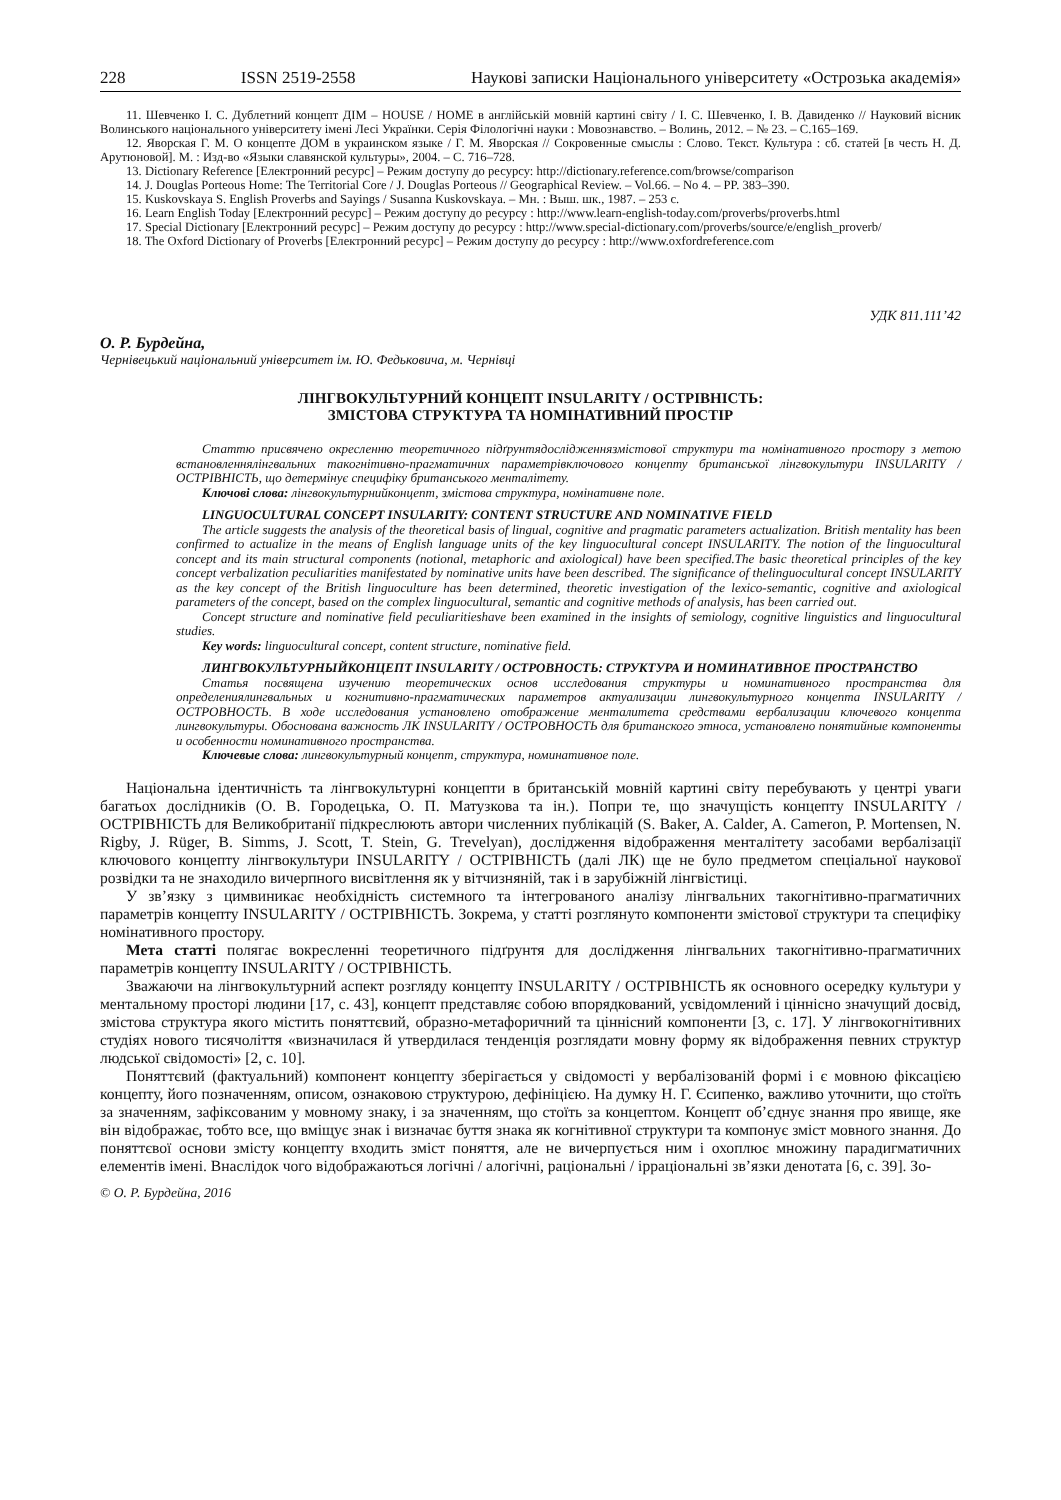228 ISSN 2519-2558 Наукові записки Національного університету «Острозька академія»
11. Шевченко І. С. Дублетний концепт ДІМ – HOUSE / HOME в англійській мовній картині світу / І. С. Шевченко, І. В. Давиденко // Науковий вісник Волинського національного університету імені Лесі Українки. Серія Філологічні науки : Мовознавство. – Волинь, 2012. – № 23. – С.165–169.
12. Яворская Г. М. О концепте ДОМ в украинском языке / Г. М. Яворская // Сокровенные смыслы : Слово. Текст. Культура : сб. статей [в честь Н. Д. Арутюновой]. М. : Изд-во «Языки славянской культуры», 2004. – С. 716–728.
13. Dictionary Reference [Електронний ресурс] – Режим доступу до ресурсу: http://dictionary.reference.com/browse/comparison
14. J. Douglas Porteous Home: The Territorial Core / J. Douglas Porteous // Geographical Review. – Vol.66. – No 4. – PP. 383–390.
15. Kuskovskaya S. English Proverbs and Sayings / Susanna Kuskovskaya. – Мн. : Выш. шк., 1987. – 253 с.
16. Learn English Today [Електронний ресурс] – Режим доступу до ресурсу : http://www.learn-english-today.com/proverbs/proverbs.html
17. Special Dictionary [Електронний ресурс] – Режим доступу до ресурсу : http://www.special-dictionary.com/proverbs/source/e/english_proverb/
18. The Oxford Dictionary of Proverbs [Електронний ресурс] – Режим доступу до ресурсу : http://www.oxfordreference.com
УДК 811.111’42
О. Р. Бурдейна,
Чернівецький національний університет ім. Ю. Федьковича, м. Чернівці
ЛІНГВОКУЛЬТУРНИЙ КОНЦЕПТ INSULARITY / ОСТРІВНІСТЬ:
ЗМІСТОВА СТРУКТУРА ТА НОМІНАТИВНИЙ ПРОСТІР
Статтю присвячено окресленню теоретичного підґрунтядослідженнязмістової структури та номінативного простору з метою встановленнялінгвальних такогнітивно-прагматичних параметрівключового концепту британської лінгвокультури INSULARITY / ОСТРІВНІСТЬ, що детермінує специфіку британського менталітету.
Ключові слова: лінгвокультурнийконцепт, змістова структура, номінативне поле.
LINGUOCULTURAL CONCEPT INSULARITY: CONTENT STRUCTURE AND NOMINATIVE FIELD
The article suggests the analysis of the theoretical basis of lingual, cognitive and pragmatic parameters actualization. British mentality has been confirmed to actualize in the means of English language units of the key linguocultural concept INSULARITY. The notion of the linguocultural concept and its main structural components (notional, metaphoric and axiological) have been specified.The basic theoretical principles of the key concept verbalization peculiarities manifestated by nominative units have been described. The significance of thelinguocultural concept INSULARITY as the key concept of the British linguoculture has been determined, theoretic investigation of the lexico-semantic, cognitive and axiological parameters of the concept, based on the complex linguocultural, semantic and cognitive methods of analysis, has been carried out.
Concept structure and nominative field peculiaritieshave been examined in the insights of semiology, cognitive linguistics and linguocultural studies.
Key words: linguocultural concept, content structure, nominative field.
ЛИНГВОКУЛЬТУРНЫЙКОНЦЕПТ INSULARITY / ОСТРОВНОСТЬ: СТРУКТУРА И НОМИНАТИВНОЕ ПРОСТРАНСТВО
Статья посвящена изучению теоретических основ исследования структуры и номинативного пространства для определениялингвальных и когнитивно-прагматических параметров актуализации лингвокультурного концепта INSULARITY / ОСТРОВНОСТЬ. В ходе исследования установлено отображение менталитета средствами вербализации ключевого концепта лингвокультуры. Обоснована важность ЛК INSULARITY / ОСТРОВНОСТЬ для британского этноса, установлено понятийные компоненты и особенности номинативного пространства.
Ключевые слова: лингвокультурный концепт, структура, номинативное поле.
Національна ідентичність та лінгвокультурні концепти в британській мовній картині світу перебувають у центрі уваги багатьох дослідників (О. В. Городецька, О. П. Матузкова та ін.). Попри те, що значущість концепту INSULARITY / ОСТРІВНІСТЬ для Великобританії підкреслюють автори численних публікацій (S. Baker, A. Calder, A. Cameron, P. Mortensen, N. Rigby, J. Rüger, B. Simms, J. Scott, T. Stein, G. Trevelyan), дослідження відображення менталітету засобами вербалізації ключового концепту лінгвокультури INSULARITY / ОСТРІВНІСТЬ (далі ЛК) ще не було предметом спеціальної наукової розвідки та не знаходило вичерпного висвітлення як у вітчизняній, так і в зарубіжній лінгвістиці.
У зв’язку з цимвиникає необхідність системного та інтегрованого аналізу лінгвальних такогнітивно-прагматичних параметрів концепту INSULARITY / ОСТРІВНІСТЬ. Зокрема, у статті розглянуто компоненти змістової структури та специфіку номінативного простору.
Мета статті полягає вокресленні теоретичного підґрунтя для дослідження лінгвальних такогнітивно-прагматичних параметрів концепту INSULARITY / ОСТРІВНІСТЬ.
Зважаючи на лінгвокультурний аспект розгляду концепту INSULARITY / ОСТРІВНІСТЬ як основного осередку культури у ментальному просторі людини [17, с. 43], концепт представляє собою впорядкований, усвідомлений і ціннісно значущий досвід, змістова структура якого містить поняттєвий, образно-метафоричний та ціннісний компоненти [3, с. 17]. У лінгвокогнітивних студіях нового тисячоліття «визначилася й утвердилася тенденція розглядати мовну форму як відображення певних структур людської свідомості» [2, с. 10].
Поняттєвий (фактуальний) компонент концепту зберігається у свідомості у вербалізованій формі і є мовною фіксацією концепту, його позначенням, описом, ознаковою структурою, дефініцією. На думку Н. Г. Єсипенко, важливо уточнити, що стоїть за значенням, зафіксованим у мовному знаку, і за значенням, що стоїть за концептом. Концепт об’єднує знання про явище, яке він відображає, тобто все, що вміщує знак і визначає буття знака як когнітивної структури та компонує зміст мовного знання. До поняттєвої основи змісту концепту входить зміст поняття, але не вичерпується ним і охоплює множину парадигматичних елементів імені. Внаслідок чого відображаються логічні / алогічні, раціональні / ірраціональні зв’язки денотата [6, с. 39]. Зо-
© О. Р. Бурдейна, 2016